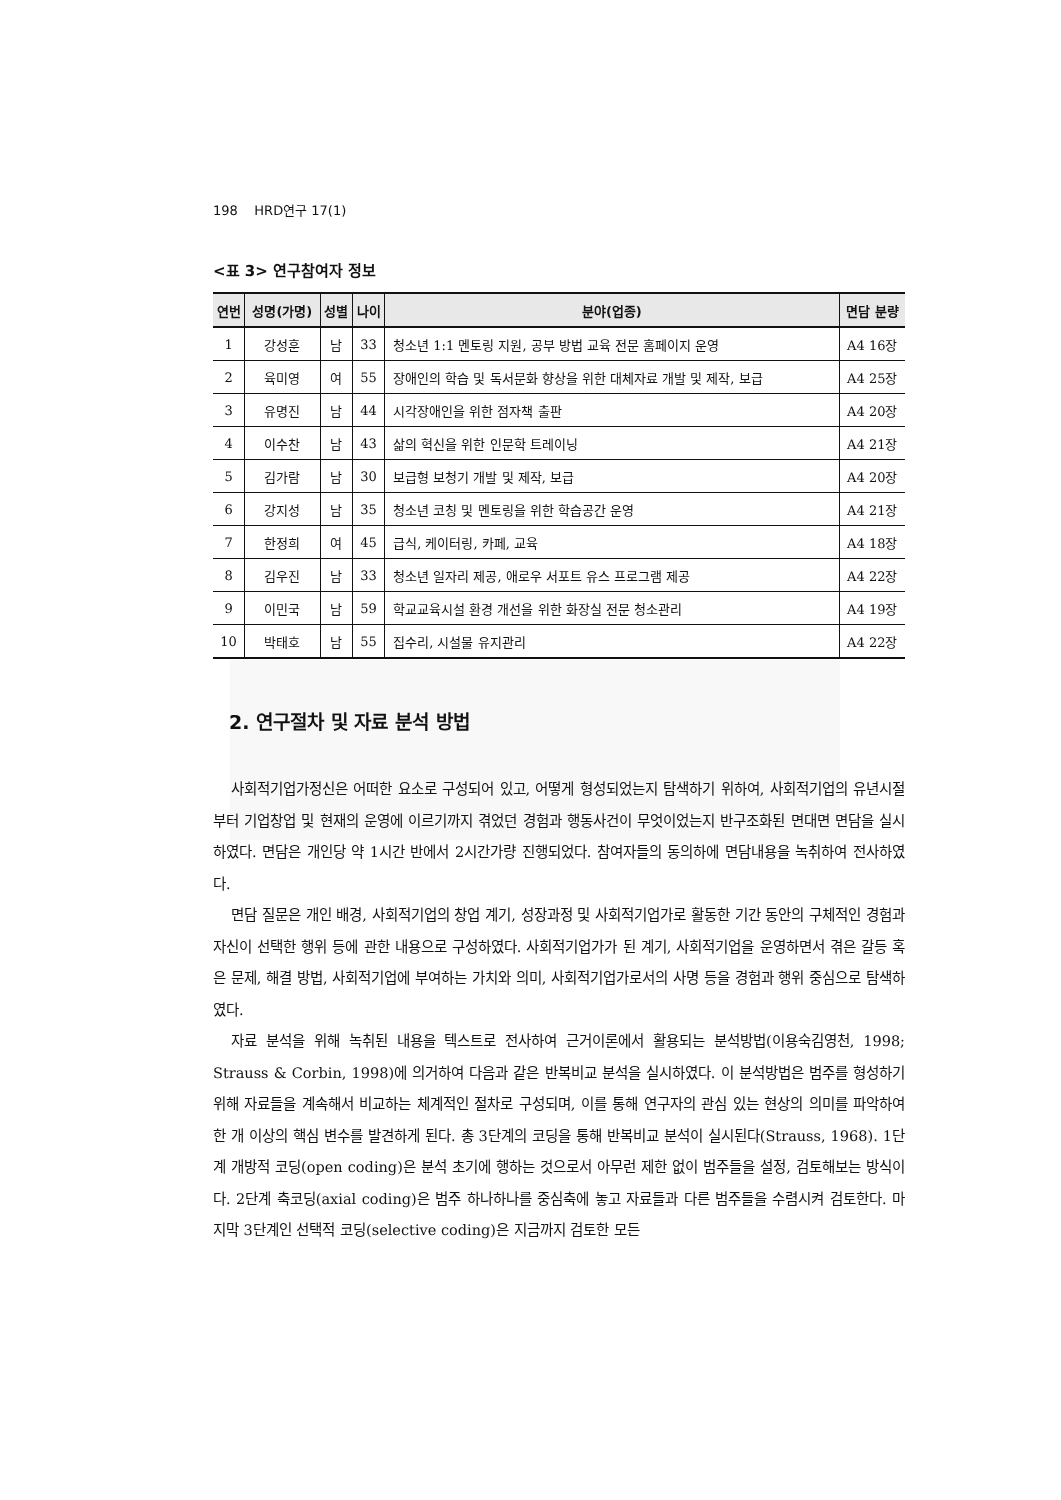198 HRD연구 17(1)
<표 3> 연구참여자 정보
| 연번 | 성명(가명) | 성별 | 나이 | 분야(업종) | 면담 분량 |
| --- | --- | --- | --- | --- | --- |
| 1 | 강성훈 | 남 | 33 | 청소년 1:1 멘토링 지원, 공부 방법 교육 전문 홈페이지 운영 | A4 16장 |
| 2 | 육미영 | 여 | 55 | 장애인의 학습 및 독서문화 향상을 위한 대체자료 개발 및 제작, 보급 | A4 25장 |
| 3 | 유명진 | 남 | 44 | 시각장애인을 위한 점자책 출판 | A4 20장 |
| 4 | 이수찬 | 남 | 43 | 삶의 혁신을 위한 인문학 트레이닝 | A4 21장 |
| 5 | 김가람 | 남 | 30 | 보급형 보청기 개발 및 제작, 보급 | A4 20장 |
| 6 | 강지성 | 남 | 35 | 청소년 코칭 및 멘토링을 위한 학습공간 운영 | A4 21장 |
| 7 | 한정희 | 여 | 45 | 급식, 케이터링, 카페, 교육 | A4 18장 |
| 8 | 김우진 | 남 | 33 | 청소년 일자리 제공, 애로우 서포트 유스 프로그램 제공 | A4 22장 |
| 9 | 이민국 | 남 | 59 | 학교교육시설 환경 개선을 위한 화장실 전문 청소관리 | A4 19장 |
| 10 | 박태호 | 남 | 55 | 집수리, 시설물 유지관리 | A4 22장 |
2. 연구절차 및 자료 분석 방법
사회적기업가정신은 어떠한 요소로 구성되어 있고, 어떻게 형성되었는지 탐색하기 위하여, 사회적기업의 유년시절부터 기업창업 및 현재의 운영에 이르기까지 겪었던 경험과 행동사건이 무엇이었는지 반구조화된 면대면 면담을 실시하였다. 면담은 개인당 약 1시간 반에서 2시간가량 진행되었다. 참여자들의 동의하에 면담내용을 녹취하여 전사하였다.
면담 질문은 개인 배경, 사회적기업의 창업 계기, 성장과정 및 사회적기업가로 활동한 기간 동안의 구체적인 경험과 자신이 선택한 행위 등에 관한 내용으로 구성하였다. 사회적기업가가 된 계기, 사회적기업을 운영하면서 겪은 갈등 혹은 문제, 해결 방법, 사회적기업에 부여하는 가치와 의미, 사회적기업가로서의 사명 등을 경험과 행위 중심으로 탐색하였다.
자료 분석을 위해 녹취된 내용을 텍스트로 전사하여 근거이론에서 활용되는 분석방법(이용숙김영천, 1998; Strauss & Corbin, 1998)에 의거하여 다음과 같은 반복비교 분석을 실시하였다. 이 분석방법은 범주를 형성하기 위해 자료들을 계속해서 비교하는 체계적인 절차로 구성되며, 이를 통해 연구자의 관심 있는 현상의 의미를 파악하여 한 개 이상의 핵심 변수를 발견하게 된다. 총 3단계의 코딩을 통해 반복비교 분석이 실시된다(Strauss, 1968). 1단계 개방적 코딩(open coding)은 분석 초기에 행하는 것으로서 아무런 제한 없이 범주들을 설정, 검토해보는 방식이다. 2단계 축코딩(axial coding)은 범주 하나하나를 중심축에 놓고 자료들과 다른 범주들을 수렴시켜 검토한다. 마지막 3단계인 선택적 코딩(selective coding)은 지금까지 검토한 모든